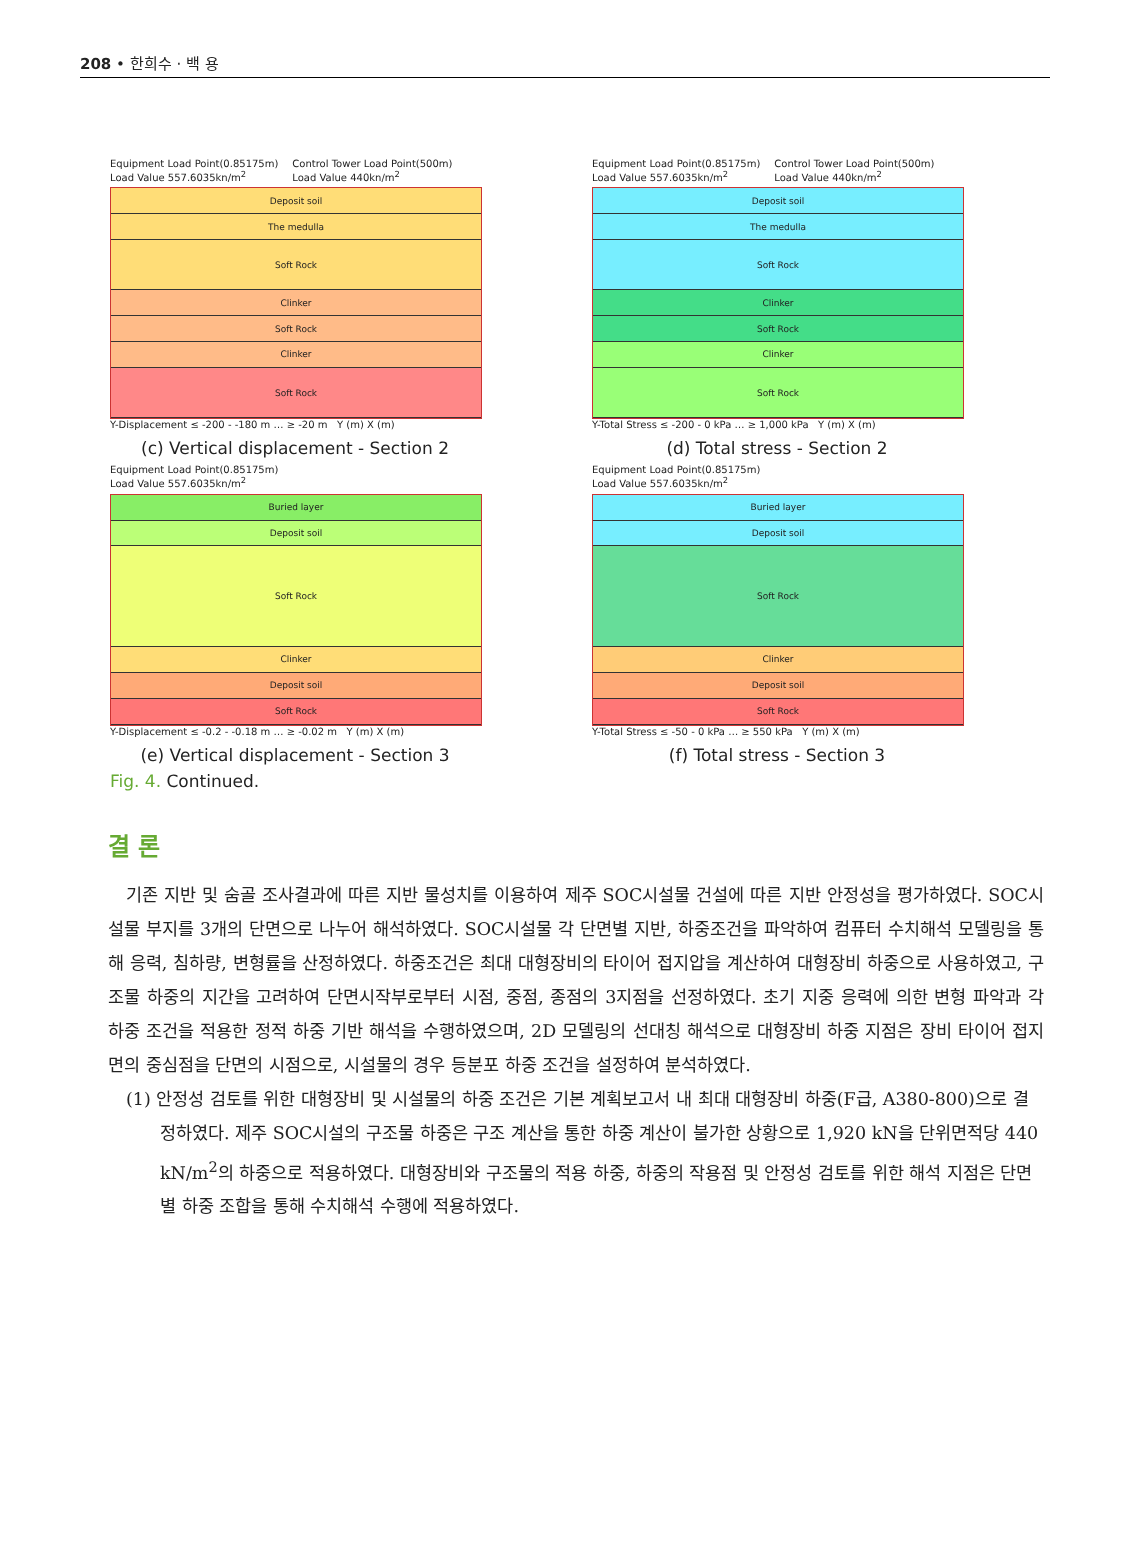208 • 한희수 · 백 용
Equipment Load Point(0.85175m)
Load Value 557.6035kn/m<sup>2</sup> Control Tower Load Point(500m)
Load Value 440kn/m<sup>2</sup>
Deposit soil
The medulla
Soft Rock
Clinker
Soft Rock
Clinker
Soft Rock
Y-Displacement ≤ -200 - -180 m … ≥ -20 m Y (m) X (m)
(c) Vertical displacement - Section 2
Equipment Load Point(0.85175m)
Load Value 557.6035kn/m<sup>2</sup> Control Tower Load Point(500m)
Load Value 440kn/m<sup>2</sup>
Deposit soil
The medulla
Soft Rock
Clinker
Soft Rock
Clinker
Soft Rock
Y-Total Stress ≤ -200 - 0 kPa … ≥ 1,000 kPa Y (m) X (m)
(d) Total stress - Section 2
Equipment Load Point(0.85175m)
Load Value 557.6035kn/m<sup>2</sup>
Buried layer
Deposit soil
Soft Rock
Clinker
Deposit soil
Soft Rock
Y-Displacement ≤ -0.2 - -0.18 m … ≥ -0.02 m Y (m) X (m)
(e) Vertical displacement - Section 3
Equipment Load Point(0.85175m)
Load Value 557.6035kn/m<sup>2</sup>
Buried layer
Deposit soil
Soft Rock
Clinker
Deposit soil
Soft Rock
Y-Total Stress ≤ -50 - 0 kPa … ≥ 550 kPa Y (m) X (m)
(f) Total stress - Section 3
Fig. 4. Continued.
결 론
기존 지반 및 숨골 조사결과에 따른 지반 물성치를 이용하여 제주 SOC시설물 건설에 따른 지반 안정성을 평가하였다. SOC시설물 부지를 3개의 단면으로 나누어 해석하였다. SOC시설물 각 단면별 지반, 하중조건을 파악하여 컴퓨터 수치해석 모델링을 통해 응력, 침하량, 변형률을 산정하였다. 하중조건은 최대 대형장비의 타이어 접지압을 계산하여 대형장비 하중으로 사용하였고, 구조물 하중의 지간을 고려하여 단면시작부로부터 시점, 중점, 종점의 3지점을 선정하였다. 초기 지중 응력에 의한 변형 파악과 각 하중 조건을 적용한 정적 하중 기반 해석을 수행하였으며, 2D 모델링의 선대칭 해석으로 대형장비 하중 지점은 장비 타이어 접지면의 중심점을 단면의 시점으로, 시설물의 경우 등분포 하중 조건을 설정하여 분석하였다.
(1) 안정성 검토를 위한 대형장비 및 시설물의 하중 조건은 기본 계획보고서 내 최대 대형장비 하중(F급, A380-800)으로 결정하였다. 제주 SOC시설의 구조물 하중은 구조 계산을 통한 하중 계산이 불가한 상황으로 1,920 kN을 단위면적당 440 kN/m<sup>2</sup>의 하중으로 적용하였다. 대형장비와 구조물의 적용 하중, 하중의 작용점 및 안정성 검토를 위한 해석 지점은 단면별 하중 조합을 통해 수치해석 수행에 적용하였다.